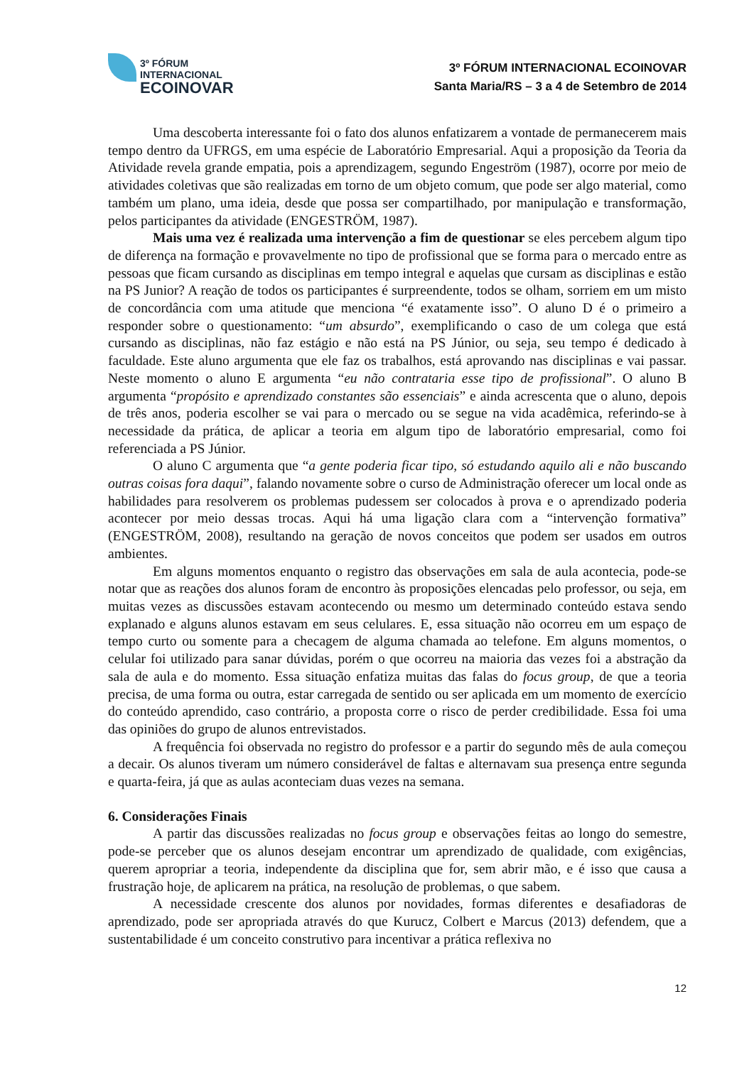3º FÓRUM
INTERNACIONAL
ECOINOVAR
3º FÓRUM INTERNACIONAL ECOINOVAR
Santa Maria/RS – 3 a 4 de Setembro de 2014
Uma descoberta interessante foi o fato dos alunos enfatizarem a vontade de permanecerem mais tempo dentro da UFRGS, em uma espécie de Laboratório Empresarial. Aqui a proposição da Teoria da Atividade revela grande empatia, pois a aprendizagem, segundo Engeström (1987), ocorre por meio de atividades coletivas que são realizadas em torno de um objeto comum, que pode ser algo material, como também um plano, uma ideia, desde que possa ser compartilhado, por manipulação e transformação, pelos participantes da atividade (ENGESTRÖM, 1987).
Mais uma vez é realizada uma intervenção a fim de questionar se eles percebem algum tipo de diferença na formação e provavelmente no tipo de profissional que se forma para o mercado entre as pessoas que ficam cursando as disciplinas em tempo integral e aquelas que cursam as disciplinas e estão na PS Junior? A reação de todos os participantes é surpreendente, todos se olham, sorriem em um misto de concordância com uma atitude que menciona “é exatamente isso”. O aluno D é o primeiro a responder sobre o questionamento: “um absurdo”, exemplificando o caso de um colega que está cursando as disciplinas, não faz estágio e não está na PS Júnior, ou seja, seu tempo é dedicado à faculdade. Este aluno argumenta que ele faz os trabalhos, está aprovando nas disciplinas e vai passar. Neste momento o aluno E argumenta “eu não contrataria esse tipo de profissional”. O aluno B argumenta “propósito e aprendizado constantes são essenciais” e ainda acrescenta que o aluno, depois de três anos, poderia escolher se vai para o mercado ou se segue na vida acadêmica, referindo-se à necessidade da prática, de aplicar a teoria em algum tipo de laboratório empresarial, como foi referenciada a PS Júnior.
O aluno C argumenta que “a gente poderia ficar tipo, só estudando aquilo ali e não buscando outras coisas fora daqui”, falando novamente sobre o curso de Administração oferecer um local onde as habilidades para resolverem os problemas pudessem ser colocados à prova e o aprendizado poderia acontecer por meio dessas trocas. Aqui há uma ligação clara com a “intervenção formativa” (ENGESTRÖM, 2008), resultando na geração de novos conceitos que podem ser usados em outros ambientes.
Em alguns momentos enquanto o registro das observações em sala de aula acontecia, pode-se notar que as reações dos alunos foram de encontro às proposições elencadas pelo professor, ou seja, em muitas vezes as discussões estavam acontecendo ou mesmo um determinado conteúdo estava sendo explanado e alguns alunos estavam em seus celulares. E, essa situação não ocorreu em um espaço de tempo curto ou somente para a checagem de alguma chamada ao telefone. Em alguns momentos, o celular foi utilizado para sanar dúvidas, porém o que ocorreu na maioria das vezes foi a abstração da sala de aula e do momento. Essa situação enfatiza muitas das falas do focus group, de que a teoria precisa, de uma forma ou outra, estar carregada de sentido ou ser aplicada em um momento de exercício do conteúdo aprendido, caso contrário, a proposta corre o risco de perder credibilidade. Essa foi uma das opiniões do grupo de alunos entrevistados.
A frequência foi observada no registro do professor e a partir do segundo mês de aula começou a decair. Os alunos tiveram um número considerável de faltas e alternavam sua presença entre segunda e quarta-feira, já que as aulas aconteciam duas vezes na semana.
6. Considerações Finais
A partir das discussões realizadas no focus group e observações feitas ao longo do semestre, pode-se perceber que os alunos desejam encontrar um aprendizado de qualidade, com exigências, querem apropriar a teoria, independente da disciplina que for, sem abrir mão, e é isso que causa a frustração hoje, de aplicarem na prática, na resolução de problemas, o que sabem.
A necessidade crescente dos alunos por novidades, formas diferentes e desafiadoras de aprendizado, pode ser apropriada através do que Kurucz, Colbert e Marcus (2013) defendem, que a sustentabilidade é um conceito construtivo para incentivar a prática reflexiva no
12